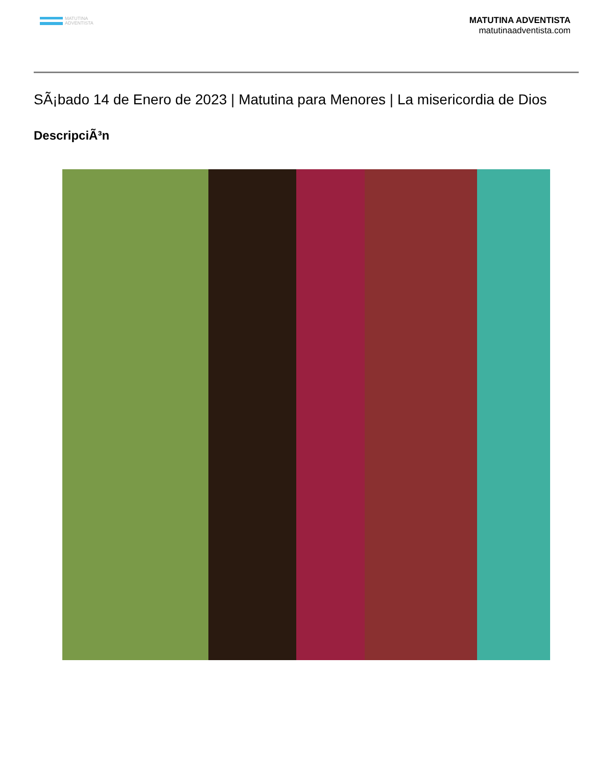MATUTINA
ADVENTISTA
MATUTINA ADVENTISTA
matutinaadventista.com
SÃ¡bado 14 de Enero de 2023 | Matutina para Menores | La misericordia de Dios
DescripciÃ³n